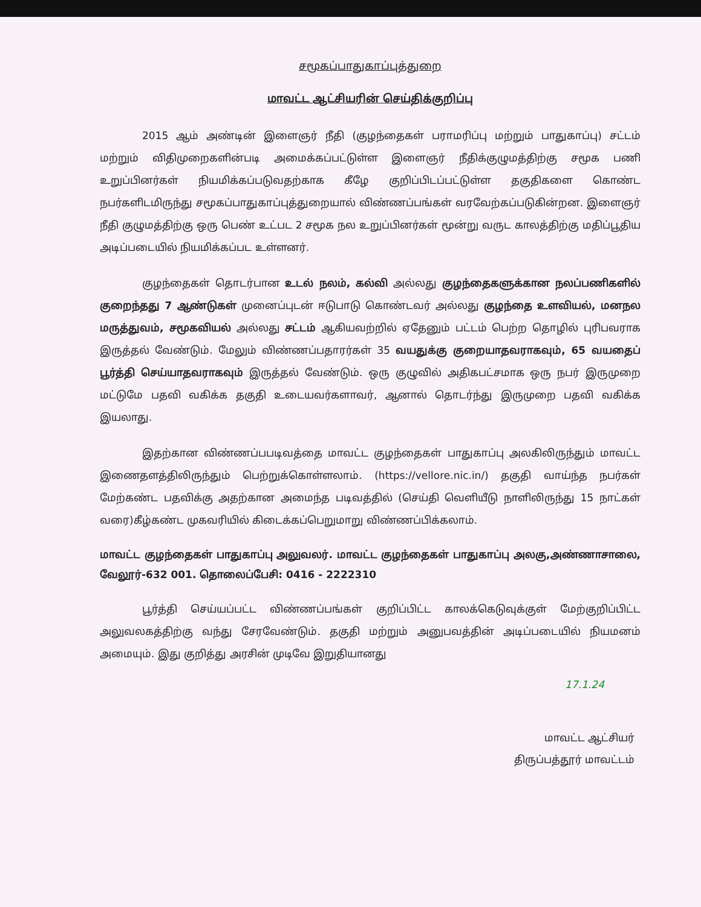சமூகப்பாதுகாப்புத்துறை
மாவட்ட ஆட்சியரின் செய்திக்குறிப்பு
2015 ஆம் அண்டின் இளைஞர் நீதி (குழந்தைகள் பராமரிப்பு மற்றும் பாதுகாப்பு) சட்டம் மற்றும் விதிமுறைகளின்படி அமைக்கப்பட்டுள்ள இளைஞர் நீதிக்குழுமத்திற்கு சமூக பணி உறுப்பினர்கள் நியமிக்கப்படுவதற்காக கீழே குறிப்பிடப்பட்டுள்ள தகுதிகளை கொண்ட நபர்களிடமிருந்து சமூகப்பாதுகாப்புத்துறையால் விண்ணப்பங்கள் வரவேற்கப்படுகின்றன. இளைஞர் நீதி குழுமத்திற்கு ஒரு பெண் உட்பட 2 சமூக நல உறுப்பினர்கள் மூன்று வருட காலத்திற்கு மதிப்பூதிய அடிப்படையில் நியமிக்கப்பட உள்ளனர்.
குழந்தைகள் தொடர்பான உடல் நலம், கல்வி அல்லது குழந்தைகளுக்கான நலப்பணிகளில் குறைந்தது 7 ஆண்டுகள் முனைப்புடன் ஈடுபாடு கொண்டவர் அல்லது குழந்தை உளவியல், மனநல மருத்துவம், சமூகவியல் அல்லது சட்டம் ஆகியவற்றில் ஏதேனும் பட்டம் பெற்ற தொழில் புரிபவராக இருத்தல் வேண்டும். மேலும் விண்ணப்பதாரர்கள் 35 வயதுக்கு குறையாதவராகவும், 65 வயதைப் பூர்த்தி செய்யாதவராகவும் இருத்தல் வேண்டும். ஒரு குழுவில் அதிகபட்சமாக ஒரு நபர் இருமுறை மட்டுமே பதவி வகிக்க தகுதி உடையவர்களாவர், ஆனால் தொடர்ந்து இருமுறை பதவி வகிக்க இயலாது.
இதற்கான விண்ணப்பபடிவத்தை மாவட்ட குழந்தைகள் பாதுகாப்பு அலகிலிருந்தும் மாவட்ட இணைதளத்திலிருந்தும் பெற்றுக்கொள்ளலாம். (https://vellore.nic.in/) தகுதி வாய்ந்த நபர்கள் மேற்கண்ட பதவிக்கு அதற்கான அமைந்த படிவத்தில் (செய்தி வெளியீடு நாளிலிருந்து 15 நாட்கள் வரை)கீழ்கண்ட முகவரியில் கிடைக்கப்பெறுமாறு விண்ணப்பிக்கலாம்.
மாவட்ட குழந்தைகள் பாதுகாப்பு அலுவலர். மாவட்ட குழந்தைகள் பாதுகாப்பு அலகு,அண்ணாசாலை, வேலூர்-632 001. தொலைப்பேசி: 0416 - 2222310
பூர்த்தி செய்யப்பட்ட விண்ணப்பங்கள் குறிப்பிட்ட காலக்கெடுவுக்குள் மேற்குறிப்பிட்ட அலுவலகத்திற்கு வந்து சேரவேண்டும். தகுதி மற்றும் அனுபவத்தின் அடிப்படையில் நியமனம் அமையும். இது குறித்து அரசின் முடிவே இறுதியானது
17.1.24
மாவட்ட ஆட்சியர்
திருப்பத்தூர் மாவட்டம்